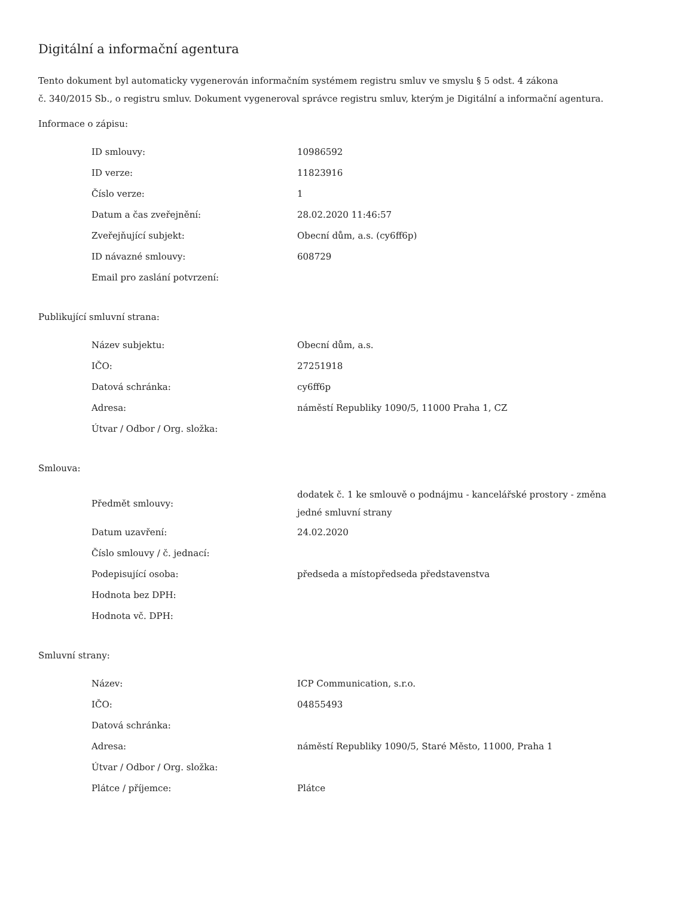Digitální a informační agentura
Tento dokument byl automaticky vygenerován informačním systémem registru smluv ve smyslu § 5 odst. 4 zákona
č. 340/2015 Sb., o registru smluv. Dokument vygeneroval správce registru smluv, kterým je Digitální a informační agentura.
Informace o zápisu:
| ID smlouvy: | 10986592 |
| ID verze: | 11823916 |
| Číslo verze: | 1 |
| Datum a čas zveřejnění: | 28.02.2020 11:46:57 |
| Zveřejňující subjekt: | Obecní dům, a.s. (cy6ff6p) |
| ID návazné smlouvy: | 608729 |
| Email pro zaslání potvrzení: | |
Publikující smluvní strana:
| Název subjektu: | Obecní dům, a.s. |
| IČO: | 27251918 |
| Datová schránka: | cy6ff6p |
| Adresa: | náměstí Republiky 1090/5, 11000 Praha 1, CZ |
| Útvar / Odbor / Org. složka: | |
Smlouva:
| Předmět smlouvy: | dodatek č. 1 ke smlouvě o podnájmu - kancelářské prostory - změna jedné smluvní strany |
| Datum uzavření: | 24.02.2020 |
| Číslo smlouvy / č. jednací: | |
| Podepisující osoba: | předseda a místopředseda představenstva |
| Hodnota bez DPH: | |
| Hodnota vč. DPH: | |
Smluvní strany:
| Název: | ICP Communication, s.r.o. |
| IČO: | 04855493 |
| Datová schránka: | |
| Adresa: | náměstí Republiky 1090/5, Staré Město, 11000, Praha 1 |
| Útvar / Odbor / Org. složka: | |
| Plátce / příjemce: | Plátce |